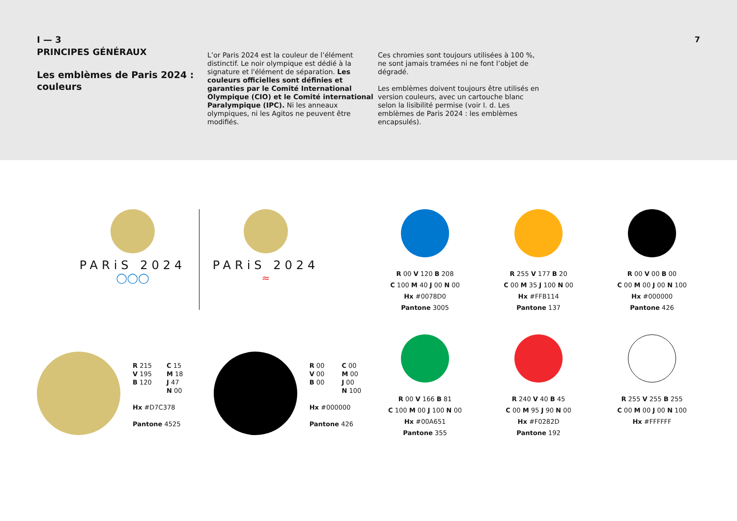I — 3
PRINCIPES GÉNÉRAUX
Les emblèmes de Paris 2024 : couleurs
L’or Paris 2024 est la couleur de l’élément distinctif. Le noir olympique est dédié à la signature et l'élément de séparation. Les couleurs officielles sont définies et garanties par le Comité International Olympique (CIO) et le Comité international Paralympique (IPC). Ni les anneaux olympiques, ni les Agitos ne peuvent être modifiés.
Ces chromies sont toujours utilisées à 100 %, ne sont jamais tramées ni ne font l’objet de dégradé.
Les emblèmes doivent toujours être utilisés en version couleurs, avec un cartouche blanc selon la lisibilité permise (voir I. d. Les emblèmes de Paris 2024 : les emblèmes encapsulés).
7
PARiS 2024
◯◯◯
PARiS 2024
≈
R 00 V 120 B 208
C 100 M 40 J 00 N 00
Hx #0078D0
Pantone 3005
R 255 V 177 B 20
C 00 M 35 J 100 N 00
Hx #FFB114
Pantone 137
R 00 V 00 B 00
C 00 M 00 J 00 N 100
Hx #000000
Pantone 426
R 00 V 166 B 81
C 100 M 00 J 100 N 00
Hx #00A651
Pantone 355
R 240 V 40 B 45
C 00 M 95 J 90 N 00
Hx #F0282D
Pantone 192
R 255 V 255 B 255
C 00 M 00 J 00 N 100
Hx #FFFFFF
R 215
V 195
B 120
C 15
M 18
J 47
N 00
Hx #D7C378
Pantone 4525
R 00
V 00
B 00
C 00
M 00
J 00
N 100
Hx #000000
Pantone 426